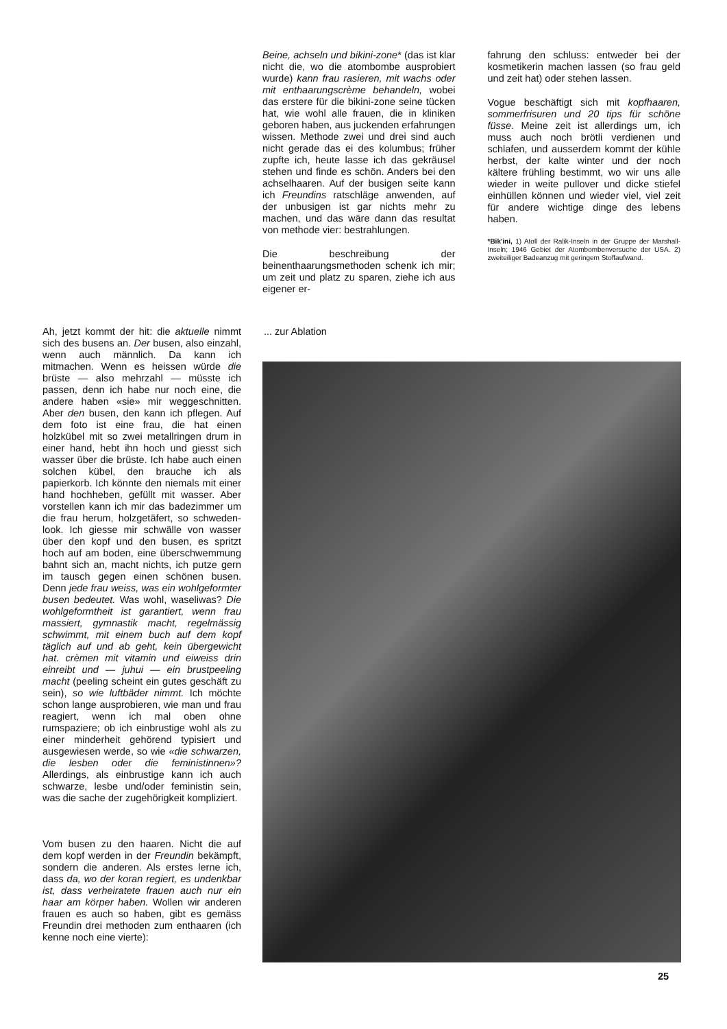Beine, achseln und bikini-zone* (das ist klar nicht die, wo die atombombe ausprobiert wurde) kann frau rasieren, mit wachs oder mit enthaarungscrème behandeln, wobei das erstere für die bikini-zone seine tücken hat, wie wohl alle frauen, die in kliniken geboren haben, aus juckenden erfahrungen wissen. Methode zwei und drei sind auch nicht gerade das ei des kolumbus; früher zupfte ich, heute lasse ich das gekräusel stehen und finde es schön. Anders bei den achselhaaren. Auf der busigen seite kann ich Freundins ratschläge anwenden, auf der unbusigen ist gar nichts mehr zu machen, und das wäre dann das resultat von methode vier: bestrahlungen.
Die beschreibung der beinenthaarungsmethoden schenk ich mir; um zeit und platz zu sparen, ziehe ich aus eigener er-
fahrung den schluss: entweder bei der kosmetikerin machen lassen (so frau geld und zeit hat) oder stehen lassen.
Vogue beschäftigt sich mit kopfhaaren, sommerfrisuren und 20 tips für schöne füsse. Meine zeit ist allerdings um, ich muss auch noch brötli verdienen und schlafen, und ausserdem kommt der kühle herbst, der kalte winter und der noch kältere frühling bestimmt, wo wir uns alle wieder in weite pullover und dicke stiefel einhüllen können und wieder viel, viel zeit für andere wichtige dinge des lebens haben.
*Bik'ini, 1) Atoll der Ralik-Inseln in der Gruppe der Marshall-Inseln; 1946 Gebiet der Atombombenversuche der USA. 2) zweiteiliger Badeanzug mit geringem Stoffaufwand.
Ah, jetzt kommt der hit: die aktuelle nimmt sich des busens an. Der busen, also einzahl, wenn auch männlich. Da kann ich mitmachen. Wenn es heissen würde die brüste — also mehrzahl — müsste ich passen, denn ich habe nur noch eine, die andere haben «sie» mir weggeschnitten. Aber den busen, den kann ich pflegen. Auf dem foto ist eine frau, die hat einen holzkübel mit so zwei metallringen drum in einer hand, hebt ihn hoch und giesst sich wasser über die brüste. Ich habe auch einen solchen kübel, den brauche ich als papierkorb. Ich könnte den niemals mit einer hand hochheben, gefüllt mit wasser. Aber vorstellen kann ich mir das badezimmer um die frau herum, holzgetäfert, so schweden-look. Ich giesse mir schwälle von wasser über den kopf und den busen, es spritzt hoch auf am boden, eine überschwemmung bahnt sich an, macht nichts, ich putze gern im tausch gegen einen schönen busen. Denn jede frau weiss, was ein wohlgeformter busen bedeutet. Was wohl, waseliwas? Die wohlgeformtheit ist garantiert, wenn frau massiert, gymnastik macht, regelmässig schwimmt, mit einem buch auf dem kopf täglich auf und ab geht, kein übergewicht hat. crèmen mit vitamin und eiweiss drin einreibt und — juhui — ein brustpeeling macht (peeling scheint ein gutes geschäft zu sein), so wie luftbäder nimmt. Ich möchte schon lange ausprobieren, wie man und frau reagiert, wenn ich mal oben ohne rumspaziere; ob ich einbrustige wohl als zu einer minderheit gehörend typisiert und ausgewiesen werde, so wie «die schwarzen, die lesben oder die feministinnen»? Allerdings, als einbrustige kann ich auch schwarze, lesbe und/oder feministin sein, was die sache der zugehörigkeit kompliziert.
Vom busen zu den haaren. Nicht die auf dem kopf werden in der Freundin bekämpft, sondern die anderen. Als erstes lerne ich, dass da, wo der koran regiert, es undenkbar ist, dass verheiratete frauen auch nur ein haar am körper haben. Wollen wir anderen frauen es auch so haben, gibt es gemäss Freundin drei methoden zum enthaaren (ich kenne noch eine vierte):
... zur Ablation
25